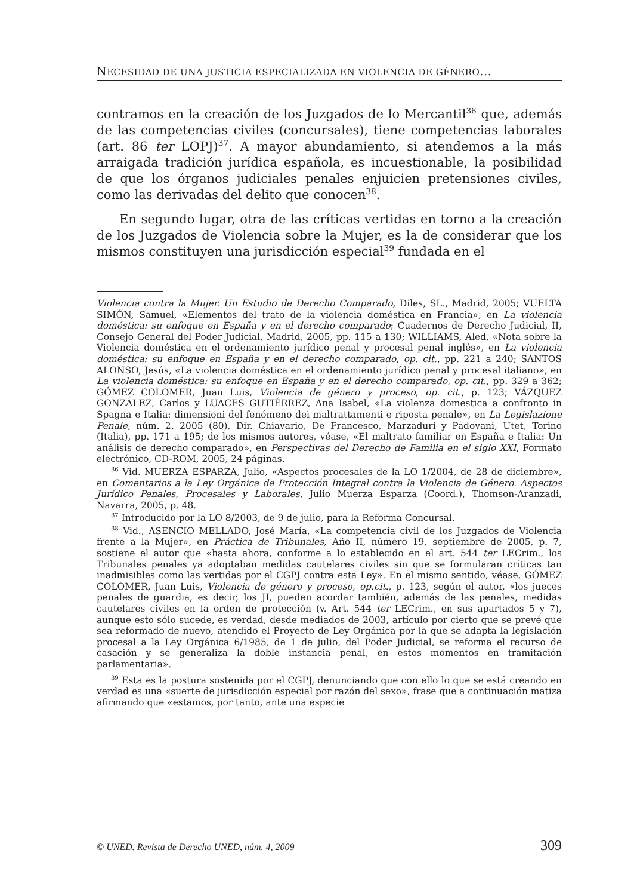NECESIDAD DE UNA JUSTICIA ESPECIALIZADA EN VIOLENCIA DE GÉNERO...
contramos en la creación de los Juzgados de lo Mercantil<sup>36</sup> que, además de las competencias civiles (concursales), tiene competencias laborales (art. 86 ter LOPJ)<sup>37</sup>. A mayor abundamiento, si atendemos a la más arraigada tradición jurídica española, es incuestionable, la posibilidad de que los órganos judiciales penales enjuicien pretensiones civiles, como las derivadas del delito que conocen<sup>38</sup>.
En segundo lugar, otra de las críticas vertidas en torno a la creación de los Juzgados de Violencia sobre la Mujer, es la de considerar que los mismos constituyen una jurisdicción especial<sup>39</sup> fundada en el
Violencia contra la Mujer. Un Estudio de Derecho Comparado, Diles, SL., Madrid, 2005; VUELTA SIMÓN, Samuel, «Elementos del trato de la violencia doméstica en Francia», en La violencia doméstica: su enfoque en España y en el derecho comparado; Cuadernos de Derecho Judicial, II, Consejo General del Poder Judicial, Madrid, 2005, pp. 115 a 130; WILLIAMS, Aled, «Nota sobre la Violencia doméstica en el ordenamiento jurídico penal y procesal penal inglés», en La violencia doméstica: su enfoque en España y en el derecho comparado, op. cit., pp. 221 a 240; SANTOS ALONSO, Jesús, «La violencia doméstica en el ordenamiento jurídico penal y procesal italiano», en La violencia doméstica: su enfoque en España y en el derecho comparado, op. cit., pp. 329 a 362; GÓMEZ COLOMER, Juan Luis, Violencia de género y proceso, op. cit., p. 123; VÁZQUEZ GONZÁLEZ, Carlos y LUACES GUTIÉRREZ, Ana Isabel, «La violenza domestica a confronto in Spagna e Italia: dimensioni del fenómeno dei maltrattamenti e riposta penale», en La Legislazione Penale, núm. 2, 2005 (80), Dir. Chiavario, De Francesco, Marzaduri y Padovani, Utet, Torino (Italia), pp. 171 a 195; de los mismos autores, véase, «El maltrato familiar en España e Italia: Un análisis de derecho comparado», en Perspectivas del Derecho de Familia en el siglo XXI, Formato electrónico, CD-ROM, 2005, 24 páginas.
<sup>36</sup> Vid. MUERZA ESPARZA, Julio, «Aspectos procesales de la LO 1/2004, de 28 de diciembre», en Comentarios a la Ley Orgánica de Protección Integral contra la Violencia de Género. Aspectos Jurídico Penales, Procesales y Laborales, Julio Muerza Esparza (Coord.), Thomson-Aranzadi, Navarra, 2005, p. 48.
<sup>37</sup> Introducido por la LO 8/2003, de 9 de julio, para la Reforma Concursal.
<sup>38</sup> Vid., ASENCIO MELLADO, José María, «La competencia civil de los Juzgados de Violencia frente a la Mujer», en Práctica de Tribunales, Año II, número 19, septiembre de 2005, p. 7, sostiene el autor que «hasta ahora, conforme a lo establecido en el art. 544 ter LECrim., los Tribunales penales ya adoptaban medidas cautelares civiles sin que se formularan críticas tan inadmisibles como las vertidas por el CGPJ contra esta Ley». En el mismo sentido, véase, GÓMEZ COLOMER, Juan Luis, Violencia de género y proceso, op.cit., p. 123, según el autor, «los jueces penales de guardia, es decir, los JI, pueden acordar también, además de las penales, medidas cautelares civiles en la orden de protección (v. Art. 544 ter LECrim., en sus apartados 5 y 7), aunque esto sólo sucede, es verdad, desde mediados de 2003, artículo por cierto que se prevé que sea reformado de nuevo, atendido el Proyecto de Ley Orgánica por la que se adapta la legislación procesal a la Ley Orgánica 6/1985, de 1 de julio, del Poder Judicial, se reforma el recurso de casación y se generaliza la doble instancia penal, en estos momentos en tramitación parlamentaria».
<sup>39</sup> Esta es la postura sostenida por el CGPJ, denunciando que con ello lo que se está creando en verdad es una «suerte de jurisdicción especial por razón del sexo», frase que a continuación matiza afirmando que «estamos, por tanto, ante una especie
© UNED. Revista de Derecho UNED, núm. 4, 2009 309